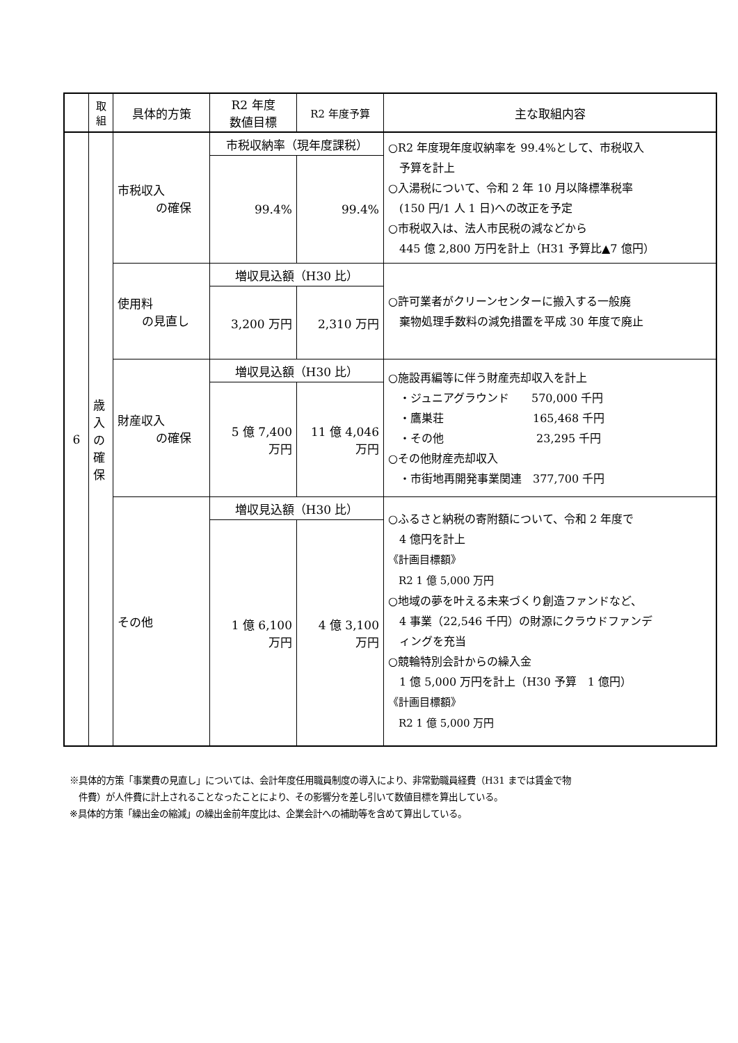| | 取 組 | 具体的方策 | R2 年度 数値目標 | R2 年度予算 | 主な取組内容 |
| --- | --- | --- | --- | --- | --- |
| 6 | 歳 入 の 確 保 | 市税収入 の確保 | 市税収納率（現年度課税） | | ○R2 年度現年度収納率を 99.4%として、市税収入 予算を計上 ○入湯税について、令和 2 年 10 月以降標準税率 (150 円/1 人 1 日)への改正を予定 ○市税収入は、法人市民税の減などから 445 億 2,800 万円を計上（H31 予算比▲7 億円） |
| | | | 99.4% | 99.4% | |
| | | 使用料 の見直し | 増収見込額（H30 比） | | ○許可業者がクリーンセンターに搬入する一般廃 棄物処理手数料の減免措置を平成 30 年度で廃止 |
| | | | 3,200 万円 | 2,310 万円 | |
| | | 財産収入 の確保 | 増収見込額（H30 比） | | ○施設再編等に伴う財産売却収入を計上 ・ジュニアグラウンド 570,000 千円 ・鷹巣荘 165,468 千円 ・その他 23,295 千円 ○その他財産売却収入 ・市街地再開発事業関連 377,700 千円 |
| | | | 5 億 7,400 万円 | 11 億 4,046 万円 | |
| | | その他 | 増収見込額（H30 比） | | ○ふるさと納税の寄附額について、令和 2 年度で 4 億円を計上 《計画目標額》 R2 1 億 5,000 万円 ○地域の夢を叶える未来づくり創造ファンドなど、 4 事業（22,546 千円）の財源にクラウドファンデ ィングを充当 ○競輪特別会計からの繰入金 1 億 5,000 万円を計上（H30 予算 1 億円） 《計画目標額》 R2 1 億 5,000 万円 |
| | | | 1 億 6,100 万円 | 4 億 3,100 万円 | |
※具体的方策「事業費の見直し」については、会計年度任用職員制度の導入により、非常勤職員経費（H31 までは賃金で物
　件費）が人件費に計上されることなったことにより、その影響分を差し引いて数値目標を算出している。
※具体的方策「繰出金の縮減」の繰出金前年度比は、企業会計への補助等を含めて算出している。